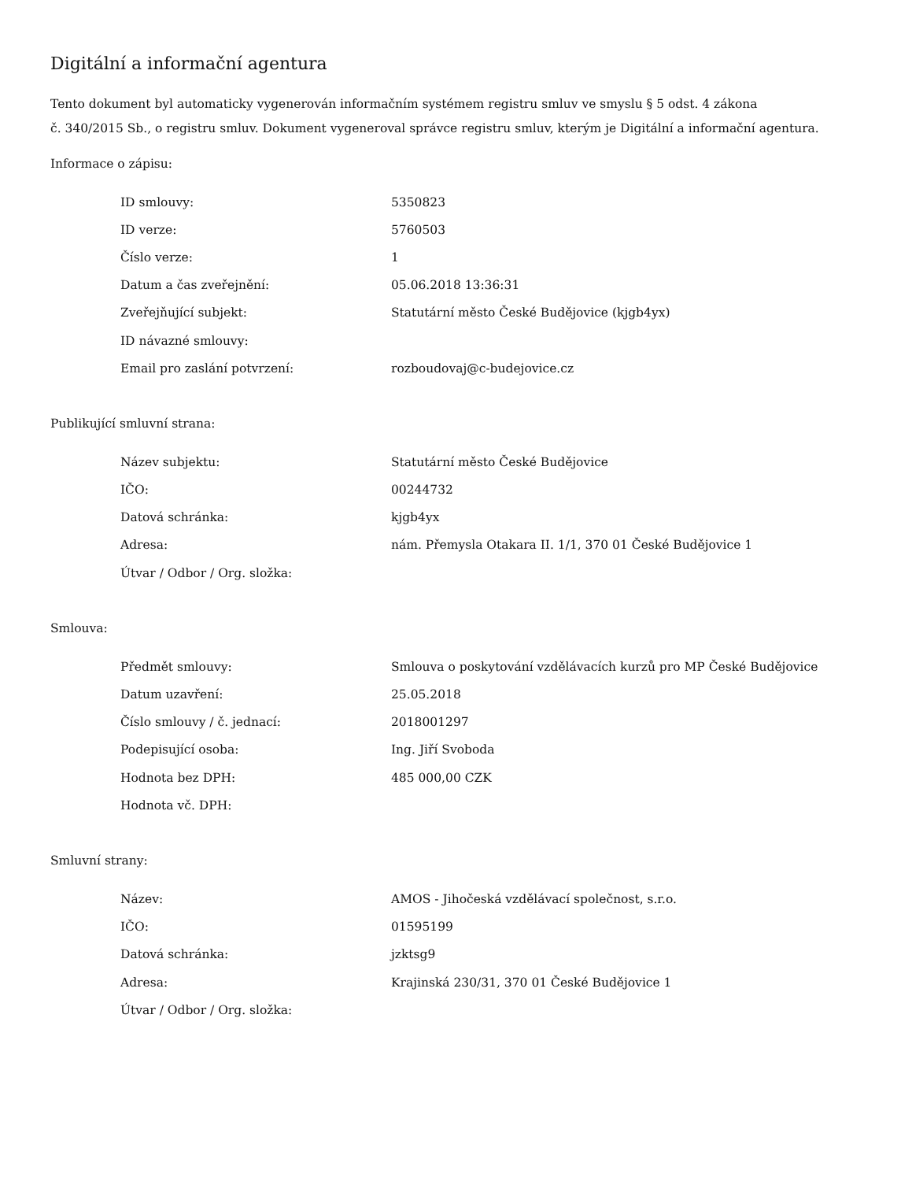Digitální a informační agentura
Tento dokument byl automaticky vygenerován informačním systémem registru smluv ve smyslu § 5 odst. 4 zákona
č. 340/2015 Sb., o registru smluv. Dokument vygeneroval správce registru smluv, kterým je Digitální a informační agentura.
Informace o zápisu:
| ID smlouvy: | 5350823 |
| ID verze: | 5760503 |
| Číslo verze: | 1 |
| Datum a čas zveřejnění: | 05.06.2018 13:36:31 |
| Zveřejňující subjekt: | Statutární město České Budějovice (kjgb4yx) |
| ID návazné smlouvy: | |
| Email pro zaslání potvrzení: | rozboudovaj@c-budejovice.cz |
Publikující smluvní strana:
| Název subjektu: | Statutární město České Budějovice |
| IČO: | 00244732 |
| Datová schránka: | kjgb4yx |
| Adresa: | nám. Přemysla Otakara II. 1/1, 370 01 České Budějovice 1 |
| Útvar / Odbor / Org. složka: | |
Smlouva:
| Předmět smlouvy: | Smlouva o poskytování vzdělávacích kurzů pro MP České Budějovice |
| Datum uzavření: | 25.05.2018 |
| Číslo smlouvy / č. jednací: | 2018001297 |
| Podepisující osoba: | Ing. Jiří Svoboda |
| Hodnota bez DPH: | 485 000,00 CZK |
| Hodnota vč. DPH: | |
Smluvní strany:
| Název: | AMOS - Jihočeská vzdělávací společnost, s.r.o. |
| IČO: | 01595199 |
| Datová schránka: | jzktsg9 |
| Adresa: | Krajinská 230/31, 370 01 České Budějovice 1 |
| Útvar / Odbor / Org. složka: | |